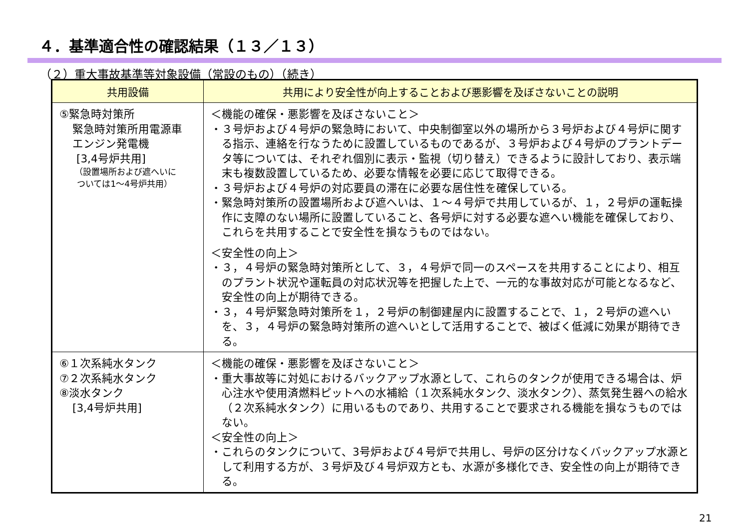４．基準適合性の確認結果（１３／１３）
（２）重大事故基準等対象設備（常設のもの）（続き）
| 共用設備 | 共用により安全性が向上することおよび悪影響を及ぼさないことの説明 |
| --- | --- |
| ⑤緊急時対策所 緊急時対策所用電源車 エンジン発電機 [3,4号炉共用] （設置場所および遮へいに ついては1～4号炉共用） | ＜機能の確保・悪影響を及ぼさないこと＞ ・３号炉および４号炉の緊急時において、中央制御室以外の場所から３号炉および４号炉に関する指示、連絡を行なうために設置しているものであるが、３号炉および４号炉のプラントデータ等については、それぞれ個別に表示・監視（切り替え）できるように設計しており、表示端末も複数設置しているため、必要な情報を必要に応じて取得できる。 ・３号炉および４号炉の対応要員の滞在に必要な居住性を確保している。 ・緊急時対策所の設置場所および遮へいは、１～４号炉で共用しているが、１，２号炉の運転操作に支障のない場所に設置していること、各号炉に対する必要な遮へい機能を確保しており、これらを共用することで安全性を損なうものではない。 ＜安全性の向上＞ ・３，４号炉の緊急時対策所として、３，４号炉で同一のスペースを共用することにより、相互のプラント状況や運転員の対応状況等を把握した上で、一元的な事故対応が可能となるなど、安全性の向上が期待できる。 ・３，４号炉緊急時対策所を１，２号炉の制御建屋内に設置することで、１，２号炉の遮へいを、３，４号炉の緊急時対策所の遮へいとして活用することで、被ばく低減に効果が期待できる。 |
| ⑥１次系純水タンク ⑦２次系純水タンク ⑧淡水タンク [3,4号炉共用] | ＜機能の確保・悪影響を及ぼさないこと＞ ・重大事故等に対処におけるバックアップ水源として、これらのタンクが使用できる場合は、炉心注水や使用済燃料ピットへの水補給（１次系純水タンク、淡水タンク）、蒸気発生器への給水（２次系純水タンク）に用いるものであり、共用することで要求される機能を損なうものではない。 ＜安全性の向上＞ ・これらのタンクについて、3号炉および４号炉で共用し、号炉の区分けなくバックアップ水源として利用する方が、３号炉及び４号炉双方とも、水源が多様化でき、安全性の向上が期待できる。 |
21